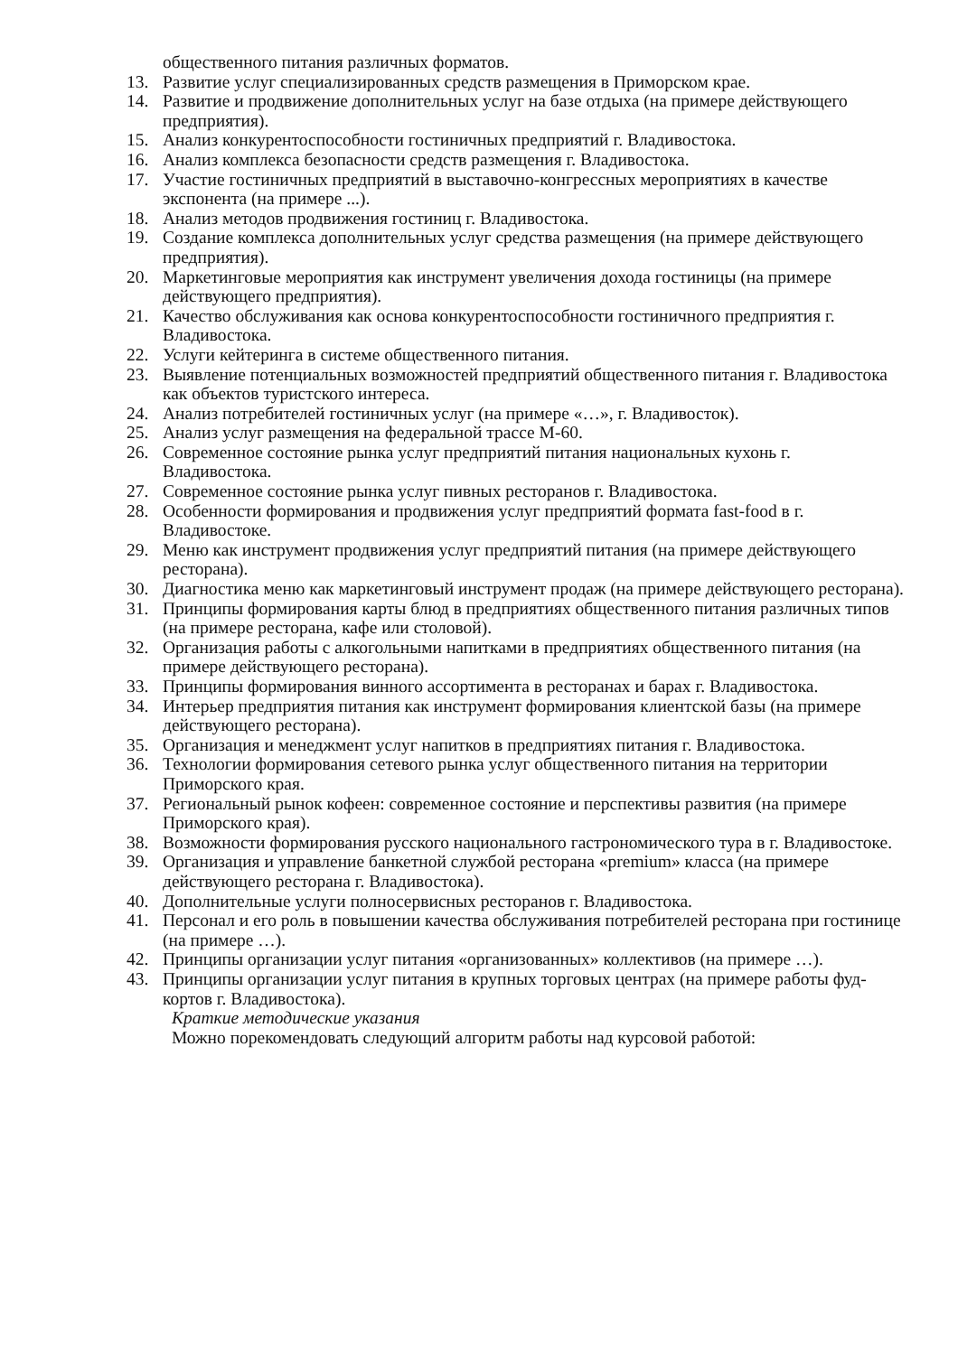общественного питания различных форматов.
13. Развитие услуг специализированных средств размещения в Приморском крае.
14. Развитие и продвижение дополнительных услуг на базе отдыха (на примере действующего предприятия).
15. Анализ конкурентоспособности гостиничных предприятий г. Владивостока.
16. Анализ комплекса безопасности средств размещения г. Владивостока.
17. Участие гостиничных предприятий в выставочно-конгрессных мероприятиях в качестве экспонента (на примере ...).
18. Анализ методов продвижения гостиниц г. Владивостока.
19. Создание комплекса дополнительных услуг средства размещения (на примере действующего предприятия).
20. Маркетинговые мероприятия как инструмент увеличения дохода гостиницы (на примере действующего предприятия).
21. Качество обслуживания как основа конкурентоспособности гостиничного предприятия г. Владивостока.
22. Услуги кейтеринга в системе общественного питания.
23. Выявление потенциальных возможностей предприятий общественного питания г. Владивостока как объектов туристского интереса.
24. Анализ потребителей гостиничных услуг (на примере «…», г. Владивосток).
25. Анализ услуг размещения на федеральной трассе М-60.
26. Современное состояние рынка услуг предприятий питания национальных кухонь г. Владивостока.
27. Современное состояние рынка услуг пивных ресторанов г. Владивостока.
28. Особенности формирования и продвижения услуг предприятий формата fast-food в г. Владивостоке.
29. Меню как инструмент продвижения услуг предприятий питания (на примере действующего ресторана).
30. Диагностика меню как маркетинговый инструмент продаж (на примере действующего ресторана).
31. Принципы формирования карты блюд в предприятиях общественного питания различных типов (на примере ресторана, кафе или столовой).
32. Организация работы с алкогольными напитками в предприятиях общественного питания (на примере действующего ресторана).
33. Принципы формирования винного ассортимента в ресторанах и барах г. Владивостока.
34. Интерьер предприятия питания как инструмент формирования клиентской базы (на примере действующего ресторана).
35. Организация и менеджмент услуг напитков в предприятиях питания г. Владивостока.
36. Технологии формирования сетевого рынка услуг общественного питания на территории Приморского края.
37. Региональный рынок кофеен: современное состояние и перспективы развития (на примере Приморского края).
38. Возможности формирования русского национального гастрономического тура в г. Владивостоке.
39. Организация и управление банкетной службой ресторана «premium» класса (на примере действующего ресторана г. Владивостока).
40. Дополнительные услуги полносервисных ресторанов г. Владивостока.
41. Персонал и его роль в повышении качества обслуживания потребителей ресторана при гостинице (на примере …).
42. Принципы организации услуг питания «организованных» коллективов (на примере …).
43. Принципы организации услуг питания в крупных торговых центрах (на примере работы фуд-кортов г. Владивостока).
Краткие методические указания
Можно порекомендовать следующий алгоритм работы над курсовой работой: